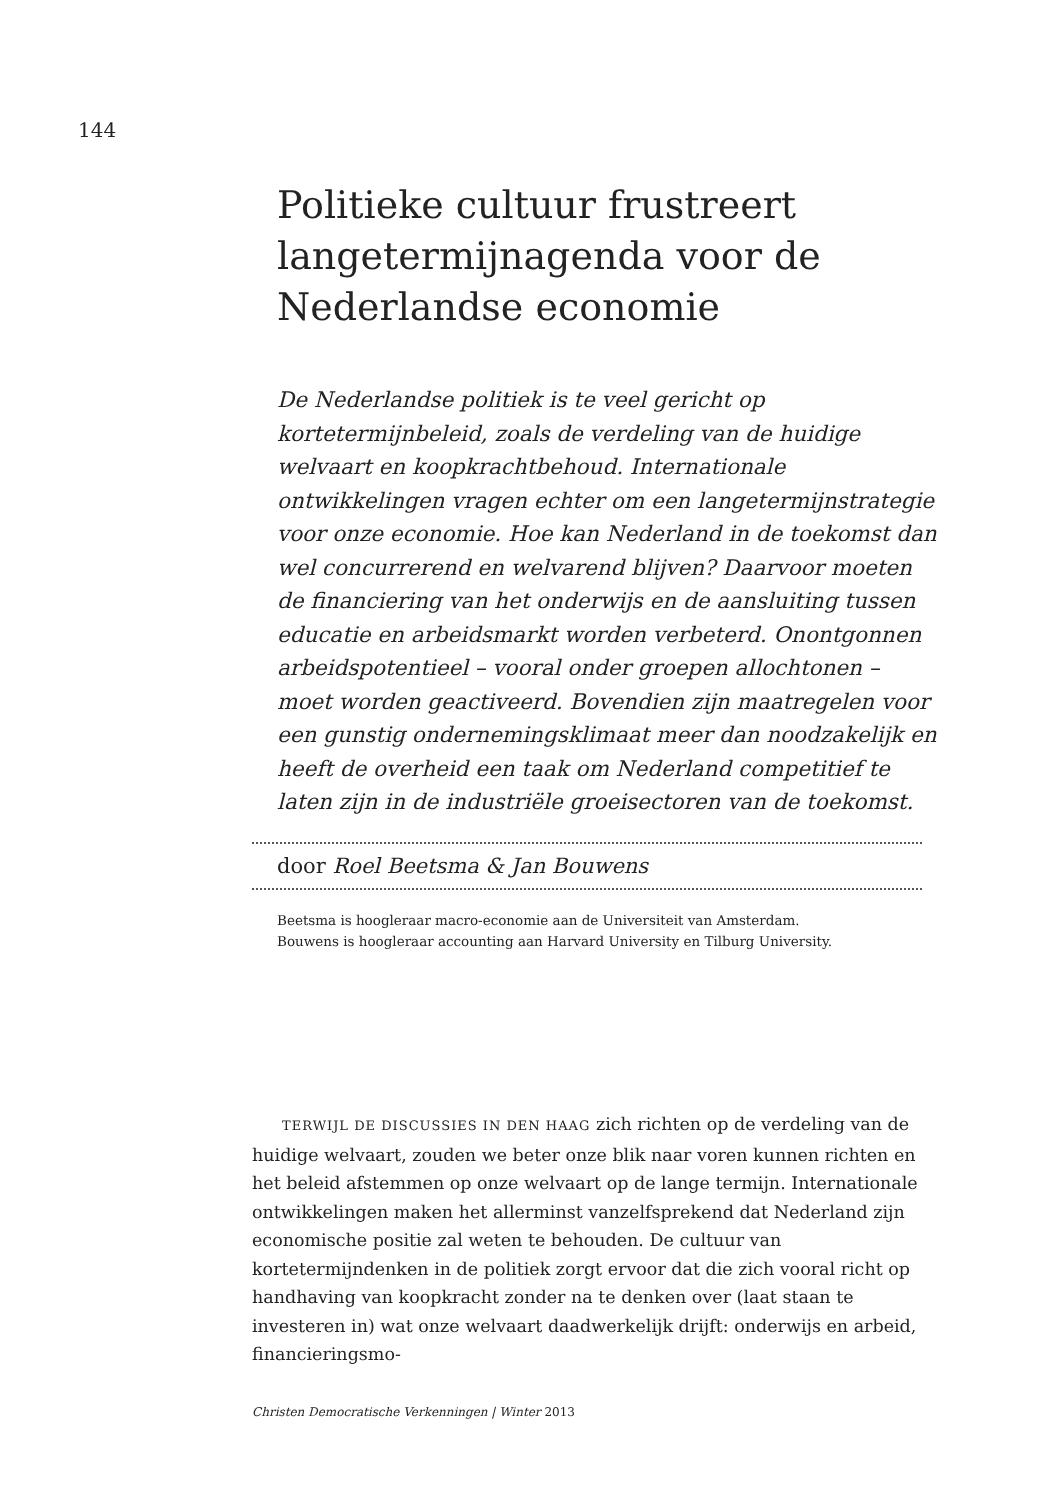144
Politieke cultuur frustreert langetermijnagenda voor de Nederlandse economie
De Nederlandse politiek is te veel gericht op kortetermijnbeleid, zoals de verdeling van de huidige welvaart en koopkrachtbehoud. Internationale ontwikkelingen vragen echter om een langetermijnstrategie voor onze economie. Hoe kan Nederland in de toekomst dan wel concurrerend en welvarend blijven? Daarvoor moeten de financiering van het onderwijs en de aansluiting tussen educatie en arbeidsmarkt worden verbeterd. Onontgonnen arbeidspotentieel – vooral onder groepen allochtonen – moet worden geactiveerd. Bovendien zijn maatregelen voor een gunstig ondernemingsklimaat meer dan noodzakelijk en heeft de overheid een taak om Nederland competitief te laten zijn in de industriële groeisectoren van de toekomst.
door Roel Beetsma & Jan Bouwens
Beetsma is hoogleraar macro-economie aan de Universiteit van Amsterdam.
Bouwens is hoogleraar accounting aan Harvard University en Tilburg University.
TERWIJL DE DISCUSSIES IN DEN HAAG zich richten op de verdeling van de huidige welvaart, zouden we beter onze blik naar voren kunnen richten en het beleid afstemmen op onze welvaart op de lange termijn. Internationale ontwikkelingen maken het allerminst vanzelfsprekend dat Nederland zijn economische positie zal weten te behouden. De cultuur van kortetermijndenken in de politiek zorgt ervoor dat die zich vooral richt op handhaving van koopkracht zonder na te denken over (laat staan te investeren in) wat onze welvaart daadwerkelijk drijft: onderwijs en arbeid, financieringsmo-
Christen Democratische Verkenningen | Winter 2013